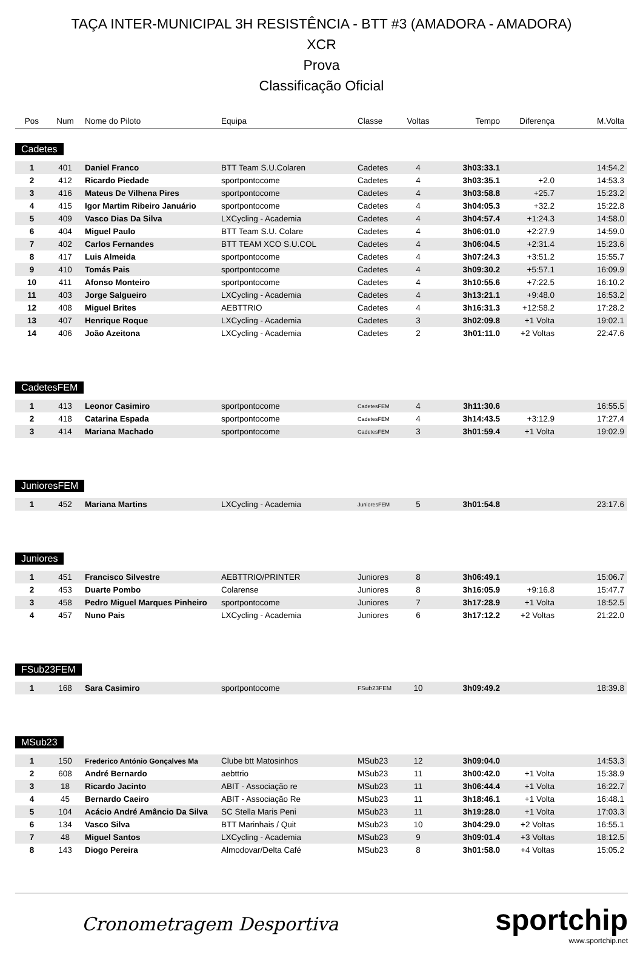TAÇA INTER-MUNICIPAL 3H RESISTÊNCIA - BTT #3 (AMADORA - AMADORA)
XCR
Prova
Classificação Oficial
| Pos | Num | Nome do Piloto | Equipa | Classe | Voltas | Tempo | Diferença | M.Volta |
| --- | --- | --- | --- | --- | --- | --- | --- | --- |
Cadetes
| 1 | 401 | Daniel Franco | BTT Team S.U.Colaren | Cadetes | 4 | 3h03:33.1 | | 14:54.2 |
| 2 | 412 | Ricardo Piedade | sportpontocome | Cadetes | 4 | 3h03:35.1 | +2.0 | 14:53.3 |
| 3 | 416 | Mateus De Vilhena Pires | sportpontocome | Cadetes | 4 | 3h03:58.8 | +25.7 | 15:23.2 |
| 4 | 415 | Igor Martim Ribeiro Januário | sportpontocome | Cadetes | 4 | 3h04:05.3 | +32.2 | 15:22.8 |
| 5 | 409 | Vasco Dias Da Silva | LXCycling - Academia | Cadetes | 4 | 3h04:57.4 | +1:24.3 | 14:58.0 |
| 6 | 404 | Miguel Paulo | BTT Team S.U. Colare | Cadetes | 4 | 3h06:01.0 | +2:27.9 | 14:59.0 |
| 7 | 402 | Carlos Fernandes | BTT TEAM XCO S.U.COL | Cadetes | 4 | 3h06:04.5 | +2:31.4 | 15:23.6 |
| 8 | 417 | Luis Almeida | sportpontocome | Cadetes | 4 | 3h07:24.3 | +3:51.2 | 15:55.7 |
| 9 | 410 | Tomás Pais | sportpontocome | Cadetes | 4 | 3h09:30.2 | +5:57.1 | 16:09.9 |
| 10 | 411 | Afonso Monteiro | sportpontocome | Cadetes | 4 | 3h10:55.6 | +7:22.5 | 16:10.2 |
| 11 | 403 | Jorge Salgueiro | LXCycling - Academia | Cadetes | 4 | 3h13:21.1 | +9:48.0 | 16:53.2 |
| 12 | 408 | Miguel Brites | AEBTTRIO | Cadetes | 4 | 3h16:31.3 | +12:58.2 | 17:28.2 |
| 13 | 407 | Henrique Roque | LXCycling - Academia | Cadetes | 3 | 3h02:09.8 | +1 Volta | 19:02.1 |
| 14 | 406 | João Azeitona | LXCycling - Academia | Cadetes | 2 | 3h01:11.0 | +2 Voltas | 22:47.6 |
CadetesFEM
| 1 | 413 | Leonor Casimiro | sportpontocome | CadetesFEM | 4 | 3h11:30.6 | | 16:55.5 |
| 2 | 418 | Catarina Espada | sportpontocome | CadetesFEM | 4 | 3h14:43.5 | +3:12.9 | 17:27.4 |
| 3 | 414 | Mariana Machado | sportpontocome | CadetesFEM | 3 | 3h01:59.4 | +1 Volta | 19:02.9 |
JunioresFEM
| 1 | 452 | Mariana Martins | LXCycling - Academia | JunioresFEM | 5 | 3h01:54.8 | | 23:17.6 |
Juniores
| 1 | 451 | Francisco Silvestre | AEBTTRIO/PRINTER | Juniores | 8 | 3h06:49.1 | | 15:06.7 |
| 2 | 453 | Duarte Pombo | Colarense | Juniores | 8 | 3h16:05.9 | +9:16.8 | 15:47.7 |
| 3 | 458 | Pedro Miguel Marques Pinheiro | sportpontocome | Juniores | 7 | 3h17:28.9 | +1 Volta | 18:52.5 |
| 4 | 457 | Nuno Pais | LXCycling - Academia | Juniores | 6 | 3h17:12.2 | +2 Voltas | 21:22.0 |
FSub23FEM
| 1 | 168 | Sara Casimiro | sportpontocome | FSub23FEM | 10 | 3h09:49.2 | | 18:39.8 |
MSub23
| 1 | 150 | Frederico António Gonçalves Ma | Clube btt Matosinhos | MSub23 | 12 | 3h09:04.0 | | 14:53.3 |
| 2 | 608 | André Bernardo | aebttrio | MSub23 | 11 | 3h00:42.0 | +1 Volta | 15:38.9 |
| 3 | 18 | Ricardo Jacinto | ABIT - Associação re | MSub23 | 11 | 3h06:44.4 | +1 Volta | 16:22.7 |
| 4 | 45 | Bernardo Caeiro | ABIT - Associação Re | MSub23 | 11 | 3h18:46.1 | +1 Volta | 16:48.1 |
| 5 | 104 | Acácio André Amâncio Da Silva | SC Stella Maris Peni | MSub23 | 11 | 3h19:28.0 | +1 Volta | 17:03.3 |
| 6 | 134 | Vasco Silva | BTT Marinhais / Quit | MSub23 | 10 | 3h04:29.0 | +2 Voltas | 16:55.1 |
| 7 | 48 | Miguel Santos | LXCycling - Academia | MSub23 | 9 | 3h09:01.4 | +3 Voltas | 18:12.5 |
| 8 | 143 | Diogo Pereira | Almodovar/Delta Café | MSub23 | 8 | 3h01:58.0 | +4 Voltas | 15:05.2 |
Cronometragem Desportiva
sportchip
www.sportchip.net